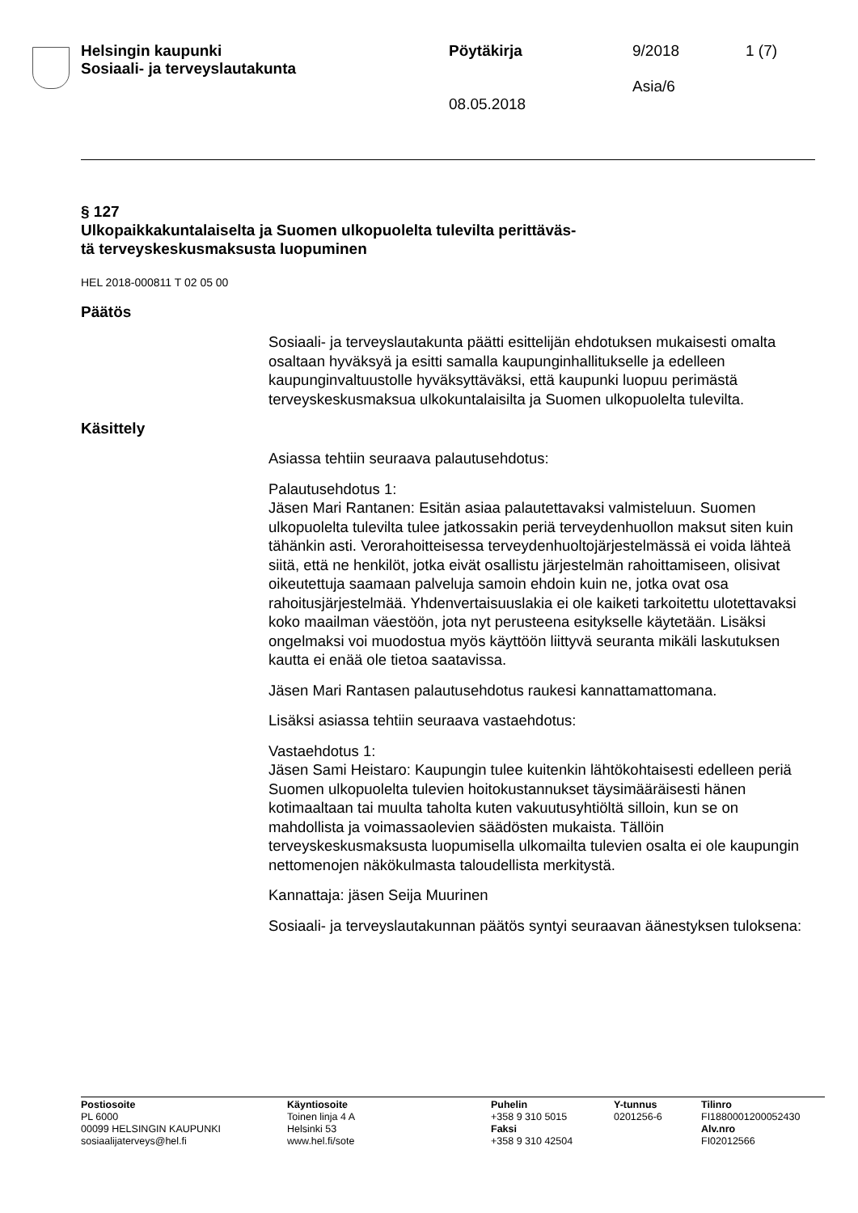Helsingin kaupunki
Sosiaali- ja terveyslautakunta
Pöytäkirja
08.05.2018
9/2018
Asia/6
1 (7)
§ 127
Ulkopaikkakuntalaiselta ja Suomen ulkopuolelta tulevilta perittäväs-
tä terveyskeskusmaksusta luopuminen
HEL 2018-000811 T 02 05 00
Päätös
Sosiaali- ja terveyslautakunta päätti esittelijän ehdotuksen mukaisesti omalta osaltaan hyväksyä ja esitti samalla kaupunginhallitukselle ja edelleen kaupunginvaltuustolle hyväksyttäväksi, että kaupunki luopuu perimästä terveyskeskusmaksua ulkokuntalaisilta ja Suomen ulkopuolelta tulevilta.
Käsittely
Asiassa tehtiin seuraava palautusehdotus:
Palautusehdotus 1:
Jäsen Mari Rantanen: Esitän asiaa palautettavaksi valmisteluun. Suomen ulkopuolelta tulevilta tulee jatkossakin periä terveydenhuollon maksut siten kuin tähänkin asti. Verorahoitteisessa terveydenhuoltojärjestelmässä ei voida lähteä siitä, että ne henkilöt, jotka eivät osallistu järjestelmän rahoittamiseen, olisivat oikeutettuja saamaan palveluja samoin ehdoin kuin ne, jotka ovat osa rahoitusjärjestelmää. Yhdenvertaisuuslakia ei ole kaiketi tarkoitettu ulotettavaksi koko maailman väestöön, jota nyt perusteena esitykselle käytetään. Lisäksi ongelmaksi voi muodostua myös käyttöön liittyvä seuranta mikäli laskutuksen kautta ei enää ole tietoa saatavissa.
Jäsen Mari Rantasen palautusehdotus raukesi kannattamattomana.
Lisäksi asiassa tehtiin seuraava vastaehdotus:
Vastaehdotus 1:
Jäsen Sami Heistaro: Kaupungin tulee kuitenkin lähtökohtaisesti edelleen periä Suomen ulkopuolelta tulevien hoitokustannukset täysimääräisesti hänen kotimaaltaan tai muulta taholta kuten vakuutusyhtiöltä silloin, kun se on mahdollista ja voimassaolevien säädösten mukaista. Tällöin terveyskeskusmaksusta luopumisella ulkomailta tulevien osalta ei ole kaupungin nettomenojen näkökulmasta taloudellista merkitystä.
Kannattaja: jäsen Seija Muurinen
Sosiaali- ja terveyslautakunnan päätös syntyi seuraavan äänestyksen tuloksena:
Postiosoite
PL 6000
00099 HELSINGIN KAUPUNKI
sosiaalijaterveys@hel.fi
Käyntiosoite
Toinen linja 4 A
Helsinki 53
www.hel.fi/sote
Puhelin
+358 9 310 5015
Faksi
+358 9 310 42504
Y-tunnus
0201256-6
Tilinro
FI1880001200052430
Alv.nro
FI02012566